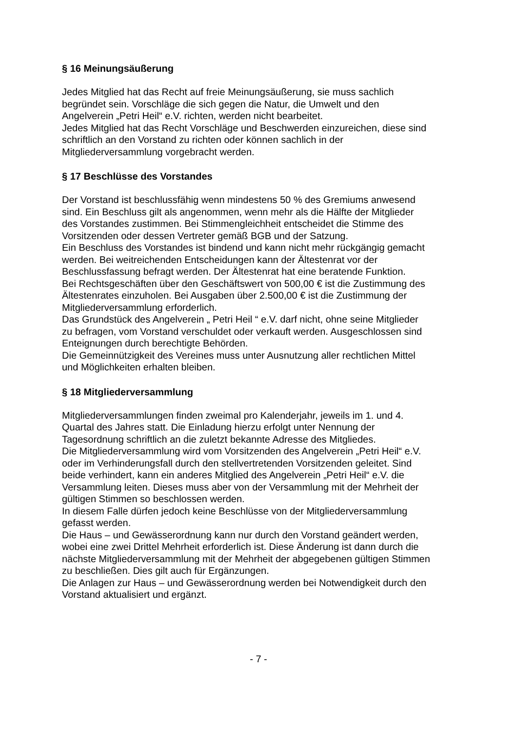§ 16 Meinungsäußerung
Jedes Mitglied hat das Recht auf freie Meinungsäußerung, sie muss sachlich
begründet sein. Vorschläge die sich gegen die Natur, die Umwelt und den
Angelverein „Petri Heil“ e.V. richten, werden nicht bearbeitet.
Jedes Mitglied hat das Recht Vorschläge und Beschwerden einzureichen, diese sind
schriftlich an den Vorstand zu richten oder können sachlich in der
Mitgliederversammlung vorgebracht werden.
§ 17 Beschlüsse des Vorstandes
Der Vorstand ist beschlussfähig wenn mindestens 50 % des Gremiums anwesend
sind. Ein Beschluss gilt als angenommen, wenn mehr als die Hälfte der Mitglieder
des Vorstandes zustimmen. Bei Stimmengleichheit entscheidet die Stimme des
Vorsitzenden oder dessen Vertreter gemäß BGB und der Satzung.
Ein Beschluss des Vorstandes ist bindend und kann nicht mehr rückgängig gemacht
werden. Bei weitreichenden Entscheidungen kann der Ältestenrat vor der
Beschlussfassung befragt werden. Der Ältestenrat hat eine beratende Funktion.
Bei Rechtsgeschäften über den Geschäftswert von 500,00 € ist die Zustimmung des
Ältestenrates einzuholen. Bei Ausgaben über 2.500,00 € ist die Zustimmung der
Mitgliederversammlung erforderlich.
Das Grundstück des Angelverein „ Petri Heil “ e.V. darf nicht, ohne seine Mitglieder
zu befragen, vom Vorstand verschuldet oder verkauft werden. Ausgeschlossen sind
Enteignungen durch berechtigte Behörden.
Die Gemeinnützigkeit des Vereines muss unter Ausnutzung aller rechtlichen Mittel
und Möglichkeiten erhalten bleiben.
§ 18 Mitgliederversammlung
Mitgliederversammlungen finden zweimal pro Kalenderjahr, jeweils im 1. und 4.
Quartal des Jahres statt. Die Einladung hierzu erfolgt unter Nennung der
Tagesordnung schriftlich an die zuletzt bekannte Adresse des Mitgliedes.
Die Mitgliederversammlung wird vom Vorsitzenden des Angelverein „Petri Heil“ e.V.
oder im Verhinderungsfall durch den stellvertretenden Vorsitzenden geleitet. Sind
beide verhindert, kann ein anderes Mitglied des Angelverein „Petri Heil“ e.V. die
Versammlung leiten. Dieses muss aber von der Versammlung mit der Mehrheit der
gültigen Stimmen so beschlossen werden.
In diesem Falle dürfen jedoch keine Beschlüsse von der Mitgliederversammlung
gefasst werden.
Die Haus – und Gewässerordnung kann nur durch den Vorstand geändert werden,
wobei eine zwei Drittel Mehrheit erforderlich ist. Diese Änderung ist dann durch die
nächste Mitgliederversammlung mit der Mehrheit der abgegebenen gültigen Stimmen
zu beschließen. Dies gilt auch für Ergänzungen.
Die Anlagen zur Haus – und Gewässerordnung werden bei Notwendigkeit durch den
Vorstand aktualisiert und ergänzt.
- 7 -